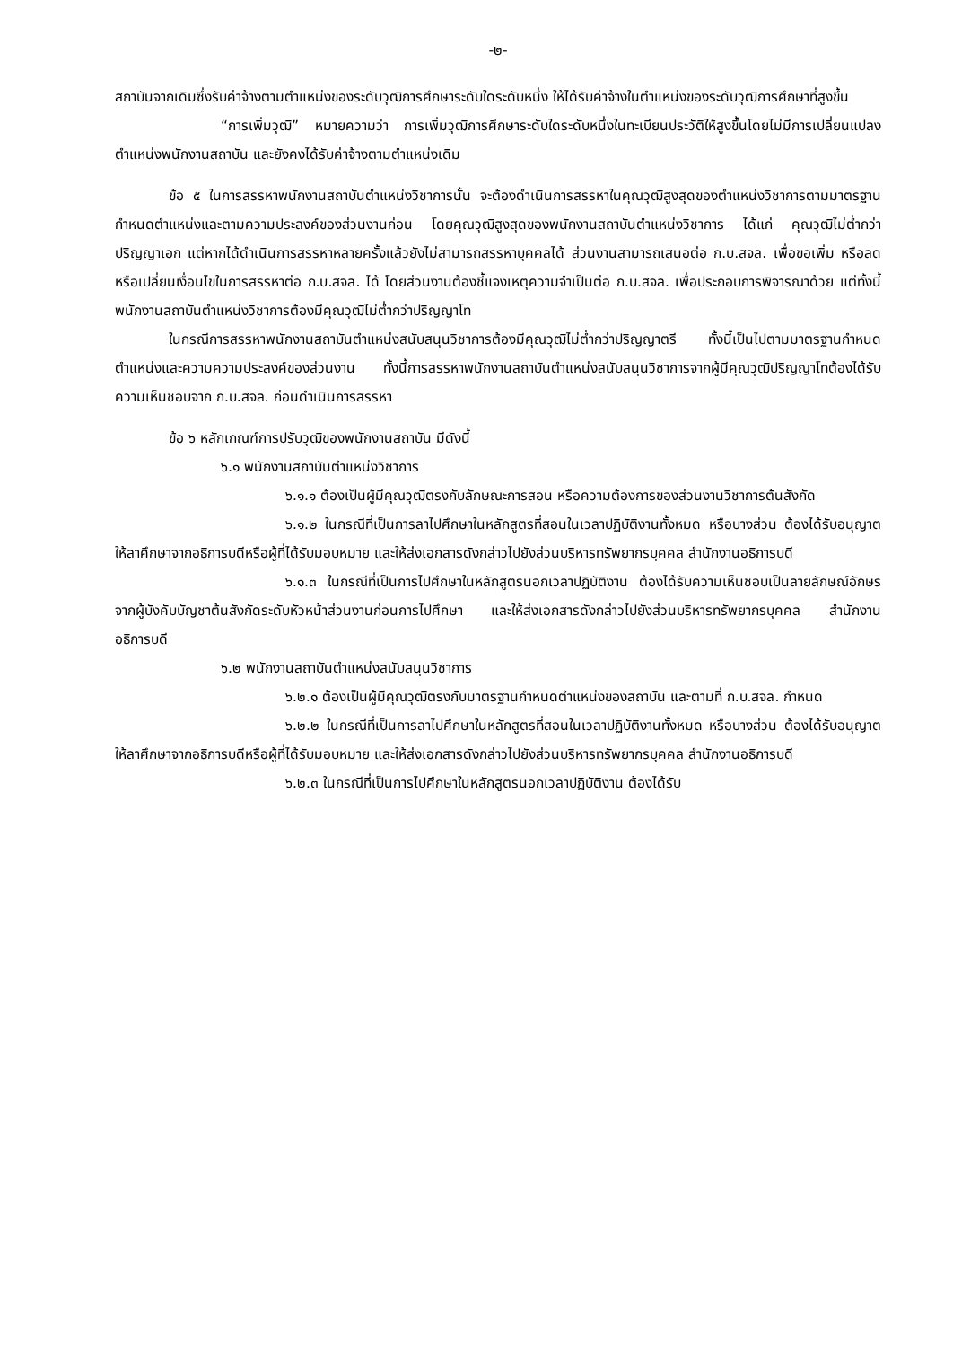-๒-
สถาบันจากเดิมซึ่งรับค่าจ้างตามตำแหน่งของระดับวุฒิการศึกษาระดับใดระดับหนึ่ง ให้ได้รับค่าจ้างในตำแหน่งของระดับวุฒิการศึกษาที่สูงขึ้น
“การเพิ่มวุฒิ” หมายความว่า การเพิ่มวุฒิการศึกษาระดับใดระดับหนึ่งในทะเบียนประวัติให้สูงขึ้นโดยไม่มีการเปลี่ยนแปลงตำแหน่งพนักงานสถาบัน และยังคงได้รับค่าจ้างตามตำแหน่งเดิม
ข้อ ๕ ในการสรรหาพนักงานสถาบันตำแหน่งวิชาการนั้น จะต้องดำเนินการสรรหาในคุณวุฒิสูงสุดของตำแหน่งวิชาการตามมาตรฐานกำหนดตำแหน่งและตามความประสงค์ของส่วนงานก่อน โดยคุณวุฒิสูงสุดของพนักงานสถาบันตำแหน่งวิชาการ ได้แก่ คุณวุฒิไม่ต่ำกว่าปริญญาเอก แต่หากได้ดำเนินการสรรหาหลายครั้งแล้วยังไม่สามารถสรรหาบุคคลได้ ส่วนงานสามารถเสนอต่อ ก.บ.สจล. เพื่อขอเพิ่ม หรือลด หรือเปลี่ยนเงื่อนไขในการสรรหาต่อ ก.บ.สจล. ได้ โดยส่วนงานต้องชี้แจงเหตุความจำเป็นต่อ ก.บ.สจล. เพื่อประกอบการพิจารณาด้วย แต่ทั้งนี้ พนักงานสถาบันตำแหน่งวิชาการต้องมีคุณวุฒิไม่ต่ำกว่าปริญญาโท
ในกรณีการสรรหาพนักงานสถาบันตำแหน่งสนับสนุนวิชาการต้องมีคุณวุฒิไม่ต่ำกว่าปริญญาตรี ทั้งนี้เป็นไปตามมาตรฐานกำหนดตำแหน่งและความความประสงค์ของส่วนงาน ทั้งนี้การสรรหาพนักงานสถาบันตำแหน่งสนับสนุนวิชาการจากผู้มีคุณวุฒิปริญญาโทต้องได้รับความเห็นชอบจาก ก.บ.สจล. ก่อนดำเนินการสรรหา
ข้อ ๖ หลักเกณฑ์การปรับวุฒิของพนักงานสถาบัน มีดังนี้
๖.๑ พนักงานสถาบันตำแหน่งวิชาการ
๖.๑.๑ ต้องเป็นผู้มีคุณวุฒิตรงกับลักษณะการสอน หรือความต้องการของส่วนงานวิชาการต้นสังกัด
๖.๑.๒ ในกรณีที่เป็นการลาไปศึกษาในหลักสูตรที่สอนในเวลาปฏิบัติงานทั้งหมด หรือบางส่วน ต้องได้รับอนุญาตให้ลาศึกษาจากอธิการบดีหรือผู้ที่ได้รับมอบหมาย และให้ส่งเอกสารดังกล่าวไปยังส่วนบริหารทรัพยากรบุคคล สำนักงานอธิการบดี
๖.๑.๓ ในกรณีที่เป็นการไปศึกษาในหลักสูตรนอกเวลาปฏิบัติงาน ต้องได้รับความเห็นชอบเป็นลายลักษณ์อักษร จากผู้บังคับบัญชาต้นสังกัดระดับหัวหน้าส่วนงานก่อนการไปศึกษา และให้ส่งเอกสารดังกล่าวไปยังส่วนบริหารทรัพยากรบุคคล สำนักงานอธิการบดี
๖.๒ พนักงานสถาบันตำแหน่งสนับสนุนวิชาการ
๖.๒.๑ ต้องเป็นผู้มีคุณวุฒิตรงกับมาตรฐานกำหนดตำแหน่งของสถาบัน และตามที่ ก.บ.สจล. กำหนด
๖.๒.๒ ในกรณีที่เป็นการลาไปศึกษาในหลักสูตรที่สอนในเวลาปฏิบัติงานทั้งหมด หรือบางส่วน ต้องได้รับอนุญาตให้ลาศึกษาจากอธิการบดีหรือผู้ที่ได้รับมอบหมาย และให้ส่งเอกสารดังกล่าวไปยังส่วนบริหารทรัพยากรบุคคล สำนักงานอธิการบดี
๖.๒.๓ ในกรณีที่เป็นการไปศึกษาในหลักสูตรนอกเวลาปฏิบัติงาน ต้องได้รับ